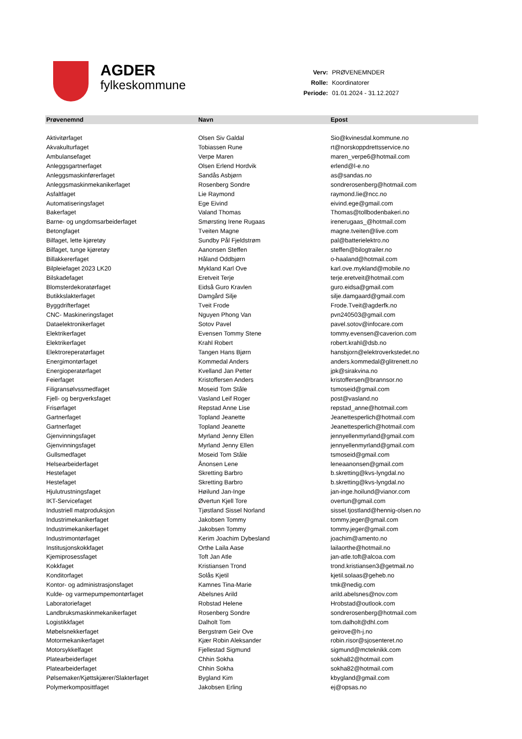AGDER
fylkeskommune
| Verv: | PRØVENEMNDER |
| Rolle: | Koordinatorer |
| Periode: | 01.01.2024 - 31.12.2027 |
| Prøvenemnd | Navn | Epost |
| --- | --- | --- |
| Aktivitørfaget | Olsen Siv Galdal | Sio@kvinesdal.kommune.no |
| Akvakulturfaget | Tobiassen Rune | rt@norskoppdrettsservice.no |
| Ambulansefaget | Verpe Maren | maren_verpe6@hotmail.com |
| Anleggsgartnerfaget | Olsen Erlend Hordvik | erlend@l-e.no |
| Anleggsmaskinførerfaget | Sandås Asbjørn | as@sandas.no |
| Anleggsmaskinmekanikerfaget | Rosenberg Sondre | sondrerosenberg@hotmail.com |
| Asfaltfaget | Lie Raymond | raymond.lie@ncc.no |
| Automatiseringsfaget | Ege Eivind | eivind.ege@gmail.com |
| Bakerfaget | Valand Thomas | Thomas@tollbodenbakeri.no |
| Barne- og ungdomsarbeiderfaget | Smørsting Irene Rugaas | irenerugaas_@hotmail.com |
| Betongfaget | Tveiten Magne | magne.tveiten@live.com |
| Bilfaget, lette kjøretøy | Sundby Pål Fjeldstrøm | pal@batterielektro.no |
| Bilfaget, tunge kjøretøy | Aanonsen Steffen | steffen@bilogtrailer.no |
| Billakkererfaget | Håland Oddbjørn | o-haaland@hotmail.com |
| Bilpleiefaget 2023 LK20 | Mykland Karl Ove | karl.ove.mykland@mobile.no |
| Bilskadefaget | Eretveit Terje | terje.eretveit@hotmail.com |
| Blomsterdekoratørfaget | Eidså Guro Kravlen | guro.eidsa@gmail.com |
| Butikkslakterfaget | Damgård Silje | silje.damgaard@gmail.com |
| Byggdrifterfaget | Tveit Frode | Frode.Tveit@agderfk.no |
| CNC- Maskineringsfaget | Nguyen Phong Van | pvn240503@gmail.com |
| Dataelektronikerfaget | Sotov Pavel | pavel.sotov@infocare.com |
| Elektrikerfaget | Evensen Tommy Stene | tommy.evensen@caverion.com |
| Elektrikerfaget | Krahl Robert | robert.krahl@dsb.no |
| Elektroreperatørfaget | Tangen Hans Bjørn | hansbjorn@elektroverkstedet.no |
| Energimontørfaget | Kommedal Anders | anders.kommedal@glitrenett.no |
| Energioperatørfaget | Kvelland Jan Petter | jpk@sirakvina.no |
| Feierfaget | Kristoffersen Anders | kristoffersen@brannsor.no |
| Filigransølvssmedfaget | Moseid Tom Ståle | tsmoseid@gmail.com |
| Fjell- og bergverksfaget | Vasland Leif Roger | post@vasland.no |
| Frisørfaget | Repstad Anne Lise | repstad_anne@hotmail.com |
| Gartnerfaget | Topland Jeanette | Jeanettesperlich@hotmail.com |
| Gartnerfaget | Topland Jeanette | Jeanettesperlich@hotmail.com |
| Gjenvinningsfaget | Myrland Jenny Ellen | jennyellenmyrland@gmail.com |
| Gjenvinningsfaget | Myrland Jenny Ellen | jennyellenmyrland@gmail.com |
| Gullsmedfaget | Moseid Tom Ståle | tsmoseid@gmail.com |
| Helsearbeiderfaget | Ånonsen Lene | leneaanonsen@gmail.com |
| Hestefaget | Skretting Barbro | b.skretting@kvs-lyngdal.no |
| Hestefaget | Skretting Barbro | b.skretting@kvs-lyngdal.no |
| Hjulutrustningsfaget | Høilund Jan-Inge | jan-inge.hoilund@vianor.com |
| IKT-Servicefaget | Øvertun Kjell Tore | overtun@gmail.com |
| Industriell matproduksjon | Tjøstland Sissel Norland | sissel.tjostland@hennig-olsen.no |
| Industrimekanikerfaget | Jakobsen Tommy | tommy.jeger@gmail.com |
| Industrimekanikerfaget | Jakobsen Tommy | tommy.jeger@gmail.com |
| Industrimontørfaget | Kerim Joachim Dybesland | joachim@amento.no |
| Institusjonskokkfaget | Orthe Laila Aase | lailaorthe@hotmail.no |
| Kjemiprosessfaget | Toft Jan Atle | jan-atle.toft@alcoa.com |
| Kokkfaget | Kristiansen Trond | trond.kristiansen3@getmail.no |
| Konditorfaget | Solås Kjetil | kjetil.solaas@geheb.no |
| Kontor- og administrasjonsfaget | Kamnes Tina-Marie | tmk@nedig.com |
| Kulde- og varmepumpemontørfaget | Abelsnes Arild | arild.abelsnes@nov.com |
| Laboratoriefaget | Robstad Helene | Hrobstad@outlook.com |
| Landbruksmaskinmekanikerfaget | Rosenberg Sondre | sondrerosenberg@hotmail.com |
| Logistikkfaget | Dalholt Tom | tom.dalholt@dhl.com |
| Møbelsnekkerfaget | Bergstrøm Geir Ove | geirove@h-j.no |
| Motormekanikerfaget | Kjær Robin Aleksander | robin.risor@sjosenteret.no |
| Motorsykkelfaget | Fjellestad Sigmund | sigmund@mcteknikk.com |
| Platearbeiderfaget | Chhin Sokha | sokha82@hotmail.com |
| Platearbeiderfaget | Chhin Sokha | sokha82@hotmail.com |
| Pølsemaker/Kjøttskjærer/Slakterfaget | Bygland Kim | kbygland@gmail.com |
| Polymerkomposittfaget | Jakobsen Erling | ej@opsas.no |